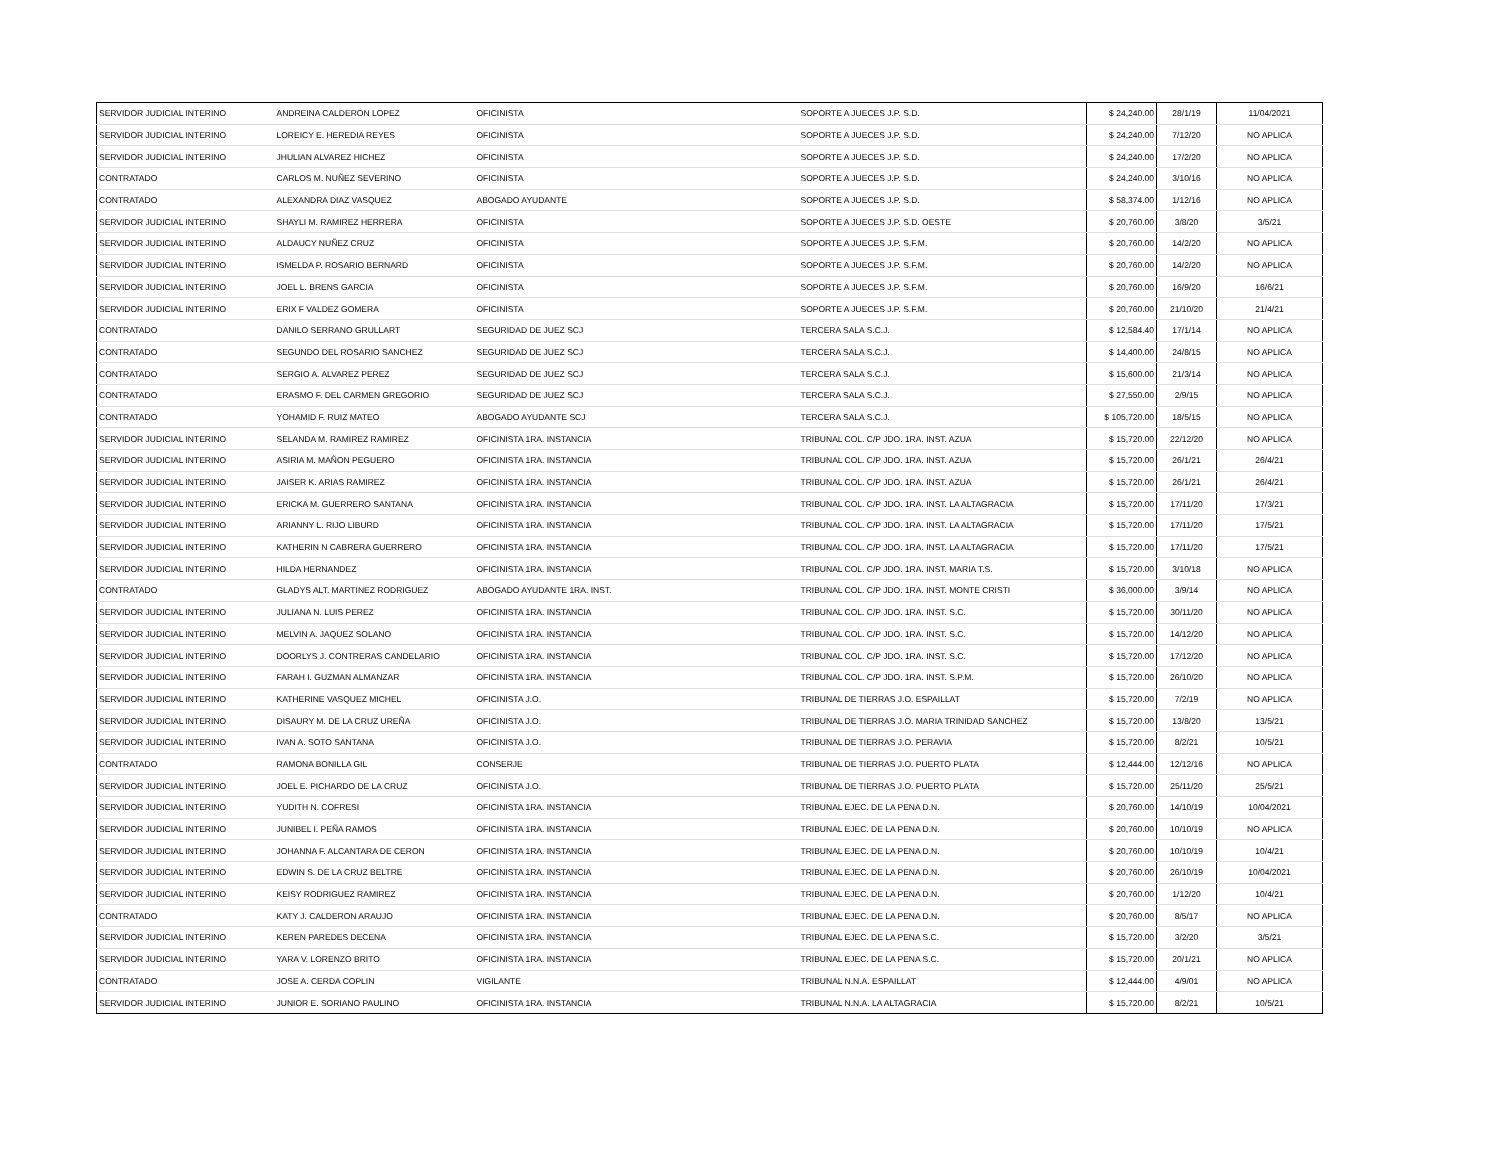| SERVIDOR JUDICIAL INTERINO | ANDREINA CALDERON LOPEZ | OFICINISTA | SOPORTE A JUECES J.P. S.D. | $ 24,240.00 | 28/1/19 | 11/04/2021 |
| SERVIDOR JUDICIAL INTERINO | LOREICY E. HEREDIA REYES | OFICINISTA | SOPORTE A JUECES J.P. S.D. | $ 24,240.00 | 7/12/20 | NO APLICA |
| SERVIDOR JUDICIAL INTERINO | JHULIAN ALVAREZ HICHEZ | OFICINISTA | SOPORTE A JUECES J.P. S.D. | $ 24,240.00 | 17/2/20 | NO APLICA |
| CONTRATADO | CARLOS M. NUÑEZ SEVERINO | OFICINISTA | SOPORTE A JUECES J.P. S.D. | $ 24,240.00 | 3/10/16 | NO APLICA |
| CONTRATADO | ALEXANDRA DIAZ VASQUEZ | ABOGADO AYUDANTE | SOPORTE A JUECES J.P. S.D. | $ 58,374.00 | 1/12/16 | NO APLICA |
| SERVIDOR JUDICIAL INTERINO | SHAYLI M. RAMIREZ HERRERA | OFICINISTA | SOPORTE A JUECES J.P. S.D. OESTE | $ 20,760.00 | 3/8/20 | 3/5/21 |
| SERVIDOR JUDICIAL INTERINO | ALDAUCY NUÑEZ CRUZ | OFICINISTA | SOPORTE A JUECES J.P. S.F.M. | $ 20,760.00 | 14/2/20 | NO APLICA |
| SERVIDOR JUDICIAL INTERINO | ISMELDA P. ROSARIO BERNARD | OFICINISTA | SOPORTE A JUECES J.P. S.F.M. | $ 20,760.00 | 14/2/20 | NO APLICA |
| SERVIDOR JUDICIAL INTERINO | JOEL L. BRENS GARCIA | OFICINISTA | SOPORTE A JUECES J.P. S.F.M. | $ 20,760.00 | 16/9/20 | 16/6/21 |
| SERVIDOR JUDICIAL INTERINO | ERIX F VALDEZ GOMERA | OFICINISTA | SOPORTE A JUECES J.P. S.F.M. | $ 20,760.00 | 21/10/20 | 21/4/21 |
| CONTRATADO | DANILO SERRANO GRULLART | SEGURIDAD DE JUEZ SCJ | TERCERA SALA S.C.J. | $ 12,584.40 | 17/1/14 | NO APLICA |
| CONTRATADO | SEGUNDO DEL ROSARIO SANCHEZ | SEGURIDAD DE JUEZ SCJ | TERCERA SALA S.C.J. | $ 14,400.00 | 24/8/15 | NO APLICA |
| CONTRATADO | SERGIO A. ALVAREZ PEREZ | SEGURIDAD DE JUEZ SCJ | TERCERA SALA S.C.J. | $ 15,600.00 | 21/3/14 | NO APLICA |
| CONTRATADO | ERASMO F. DEL CARMEN GREGORIO | SEGURIDAD DE JUEZ SCJ | TERCERA SALA S.C.J. | $ 27,550.00 | 2/9/15 | NO APLICA |
| CONTRATADO | YOHAMID F. RUIZ MATEO | ABOGADO AYUDANTE SCJ | TERCERA SALA S.C.J. | $ 105,720.00 | 18/5/15 | NO APLICA |
| SERVIDOR JUDICIAL INTERINO | SELANDA M. RAMIREZ RAMIREZ | OFICINISTA 1RA. INSTANCIA | TRIBUNAL COL. C/P JDO. 1RA. INST. AZUA | $ 15,720.00 | 22/12/20 | NO APLICA |
| SERVIDOR JUDICIAL INTERINO | ASIRIA M. MAÑON PEGUERO | OFICINISTA 1RA. INSTANCIA | TRIBUNAL COL. C/P JDO. 1RA. INST. AZUA | $ 15,720.00 | 26/1/21 | 26/4/21 |
| SERVIDOR JUDICIAL INTERINO | JAISER K. ARIAS RAMIREZ | OFICINISTA 1RA. INSTANCIA | TRIBUNAL COL. C/P JDO. 1RA. INST. AZUA | $ 15,720.00 | 26/1/21 | 26/4/21 |
| SERVIDOR JUDICIAL INTERINO | ERICKA M. GUERRERO SANTANA | OFICINISTA 1RA. INSTANCIA | TRIBUNAL COL. C/P JDO. 1RA. INST. LA ALTAGRACIA | $ 15,720.00 | 17/11/20 | 17/3/21 |
| SERVIDOR JUDICIAL INTERINO | ARIANNY L. RIJO LIBURD | OFICINISTA 1RA. INSTANCIA | TRIBUNAL COL. C/P JDO. 1RA. INST. LA ALTAGRACIA | $ 15,720.00 | 17/11/20 | 17/5/21 |
| SERVIDOR JUDICIAL INTERINO | KATHERIN N CABRERA GUERRERO | OFICINISTA 1RA. INSTANCIA | TRIBUNAL COL. C/P JDO. 1RA. INST. LA ALTAGRACIA | $ 15,720.00 | 17/11/20 | 17/5/21 |
| SERVIDOR JUDICIAL INTERINO | HILDA HERNANDEZ | OFICINISTA 1RA. INSTANCIA | TRIBUNAL COL. C/P JDO. 1RA. INST. MARIA T.S. | $ 15,720.00 | 3/10/18 | NO APLICA |
| CONTRATADO | GLADYS ALT. MARTINEZ RODRIGUEZ | ABOGADO AYUDANTE 1RA. INST. | TRIBUNAL COL. C/P JDO. 1RA. INST. MONTE CRISTI | $ 36,000.00 | 3/9/14 | NO APLICA |
| SERVIDOR JUDICIAL INTERINO | JULIANA N. LUIS PEREZ | OFICINISTA 1RA. INSTANCIA | TRIBUNAL COL. C/P JDO. 1RA. INST. S.C. | $ 15,720.00 | 30/11/20 | NO APLICA |
| SERVIDOR JUDICIAL INTERINO | MELVIN A. JAQUEZ SOLANO | OFICINISTA 1RA. INSTANCIA | TRIBUNAL COL. C/P JDO. 1RA. INST. S.C. | $ 15,720.00 | 14/12/20 | NO APLICA |
| SERVIDOR JUDICIAL INTERINO | DOORLYS J. CONTRERAS CANDELARIO | OFICINISTA 1RA. INSTANCIA | TRIBUNAL COL. C/P JDO. 1RA. INST. S.C. | $ 15,720.00 | 17/12/20 | NO APLICA |
| SERVIDOR JUDICIAL INTERINO | FARAH I. GUZMAN ALMANZAR | OFICINISTA 1RA. INSTANCIA | TRIBUNAL COL. C/P JDO. 1RA. INST. S.P.M. | $ 15,720.00 | 26/10/20 | NO APLICA |
| SERVIDOR JUDICIAL INTERINO | KATHERINE VASQUEZ MICHEL | OFICINISTA J.O. | TRIBUNAL DE TIERRAS J.O. ESPAILLAT | $ 15,720.00 | 7/2/19 | NO APLICA |
| SERVIDOR JUDICIAL INTERINO | DISAURY M. DE LA CRUZ UREÑA | OFICINISTA J.O. | TRIBUNAL DE TIERRAS J.O. MARIA TRINIDAD SANCHEZ | $ 15,720.00 | 13/8/20 | 13/5/21 |
| SERVIDOR JUDICIAL INTERINO | IVAN A. SOTO SANTANA | OFICINISTA J.O. | TRIBUNAL DE TIERRAS J.O. PERAVIA | $ 15,720.00 | 8/2/21 | 10/5/21 |
| CONTRATADO | RAMONA BONILLA GIL | CONSERJE | TRIBUNAL DE TIERRAS J.O. PUERTO PLATA | $ 12,444.00 | 12/12/16 | NO APLICA |
| SERVIDOR JUDICIAL INTERINO | JOEL E. PICHARDO DE LA CRUZ | OFICINISTA J.O. | TRIBUNAL DE TIERRAS J.O. PUERTO PLATA | $ 15,720.00 | 25/11/20 | 25/5/21 |
| SERVIDOR JUDICIAL INTERINO | YUDITH N. COFRESI | OFICINISTA 1RA. INSTANCIA | TRIBUNAL EJEC. DE LA PENA D.N. | $ 20,760.00 | 14/10/19 | 10/04/2021 |
| SERVIDOR JUDICIAL INTERINO | JUNIBEL I. PEÑA RAMOS | OFICINISTA 1RA. INSTANCIA | TRIBUNAL EJEC. DE LA PENA D.N. | $ 20,760.00 | 10/10/19 | NO APLICA |
| SERVIDOR JUDICIAL INTERINO | JOHANNA F. ALCANTARA DE CERON | OFICINISTA 1RA. INSTANCIA | TRIBUNAL EJEC. DE LA PENA D.N. | $ 20,760.00 | 10/10/19 | 10/4/21 |
| SERVIDOR JUDICIAL INTERINO | EDWIN S. DE LA CRUZ BELTRE | OFICINISTA 1RA. INSTANCIA | TRIBUNAL EJEC. DE LA PENA D.N. | $ 20,760.00 | 26/10/19 | 10/04/2021 |
| SERVIDOR JUDICIAL INTERINO | KEISY RODRIGUEZ RAMIREZ | OFICINISTA 1RA. INSTANCIA | TRIBUNAL EJEC. DE LA PENA D.N. | $ 20,760.00 | 1/12/20 | 10/4/21 |
| CONTRATADO | KATY J. CALDERON ARAUJO | OFICINISTA 1RA. INSTANCIA | TRIBUNAL EJEC. DE LA PENA D.N. | $ 20,760.00 | 8/5/17 | NO APLICA |
| SERVIDOR JUDICIAL INTERINO | KEREN PAREDES DECENA | OFICINISTA 1RA. INSTANCIA | TRIBUNAL EJEC. DE LA PENA S.C. | $ 15,720.00 | 3/2/20 | 3/5/21 |
| SERVIDOR JUDICIAL INTERINO | YARA V. LORENZO BRITO | OFICINISTA 1RA. INSTANCIA | TRIBUNAL EJEC. DE LA PENA S.C. | $ 15,720.00 | 20/1/21 | NO APLICA |
| CONTRATADO | JOSE A. CERDA COPLIN | VIGILANTE | TRIBUNAL N.N.A. ESPAILLAT | $ 12,444.00 | 4/9/01 | NO APLICA |
| SERVIDOR JUDICIAL INTERINO | JUNIOR E. SORIANO PAULINO | OFICINISTA 1RA. INSTANCIA | TRIBUNAL N.N.A. LA ALTAGRACIA | $ 15,720.00 | 8/2/21 | 10/5/21 |